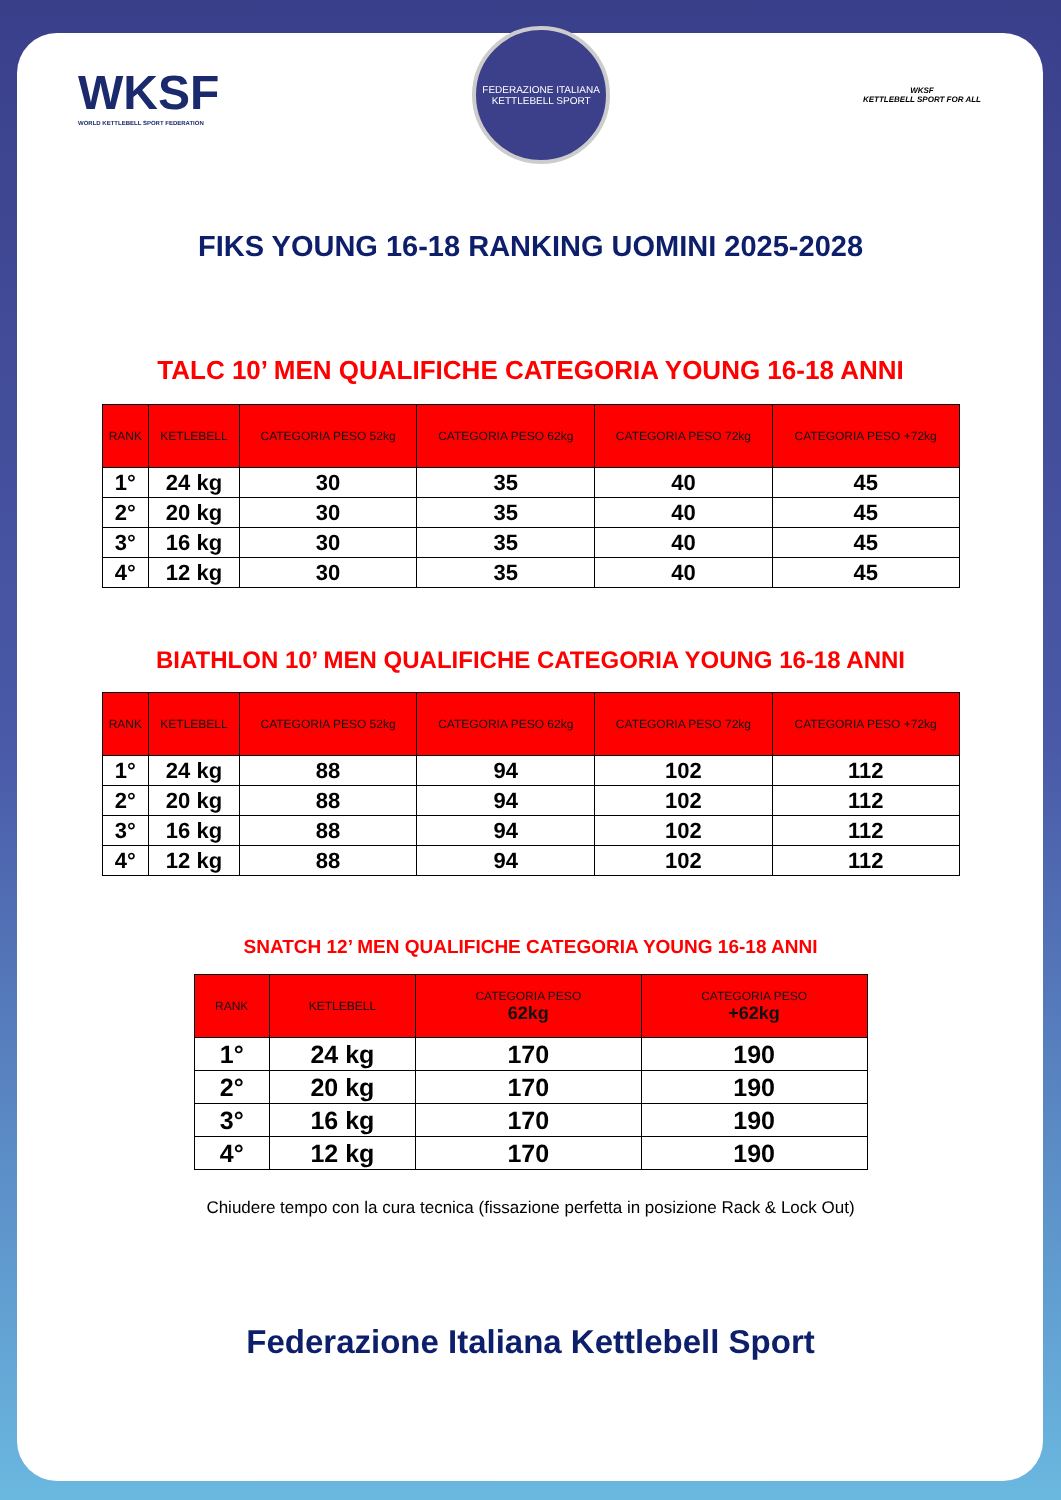WKSF
WORLD KETTLEBELL SPORT FEDERATION
FEDERAZIONE ITALIANA KETTLEBELL SPORT
WKSF
KETTLEBELL SPORT FOR ALL
FIKS YOUNG 16-18 RANKING UOMINI 2025-2028
TALC 10’ MEN QUALIFICHE CATEGORIA YOUNG 16-18 ANNI
| RANK | KETLEBELL | CATEGORIA PESO 52kg | CATEGORIA PESO 62kg | CATEGORIA PESO 72kg | CATEGORIA PESO +72kg |
| --- | --- | --- | --- | --- | --- |
| 1° | 24 kg | 30 | 35 | 40 | 45 |
| 2° | 20 kg | 30 | 35 | 40 | 45 |
| 3° | 16 kg | 30 | 35 | 40 | 45 |
| 4° | 12 kg | 30 | 35 | 40 | 45 |
BIATHLON 10’ MEN QUALIFICHE CATEGORIA YOUNG 16-18 ANNI
| RANK | KETLEBELL | CATEGORIA PESO 52kg | CATEGORIA PESO 62kg | CATEGORIA PESO 72kg | CATEGORIA PESO +72kg |
| --- | --- | --- | --- | --- | --- |
| 1° | 24 kg | 88 | 94 | 102 | 112 |
| 2° | 20 kg | 88 | 94 | 102 | 112 |
| 3° | 16 kg | 88 | 94 | 102 | 112 |
| 4° | 12 kg | 88 | 94 | 102 | 112 |
SNATCH 12’ MEN QUALIFICHE CATEGORIA YOUNG 16-18 ANNI
| RANK | KETLEBELL | CATEGORIA PESO 62kg | CATEGORIA PESO +62kg |
| --- | --- | --- | --- |
| 1° | 24 kg | 170 | 190 |
| 2° | 20 kg | 170 | 190 |
| 3° | 16 kg | 170 | 190 |
| 4° | 12 kg | 170 | 190 |
Chiudere tempo con la cura tecnica (fissazione perfetta in posizione Rack & Lock Out)
Federazione Italiana Kettlebell Sport